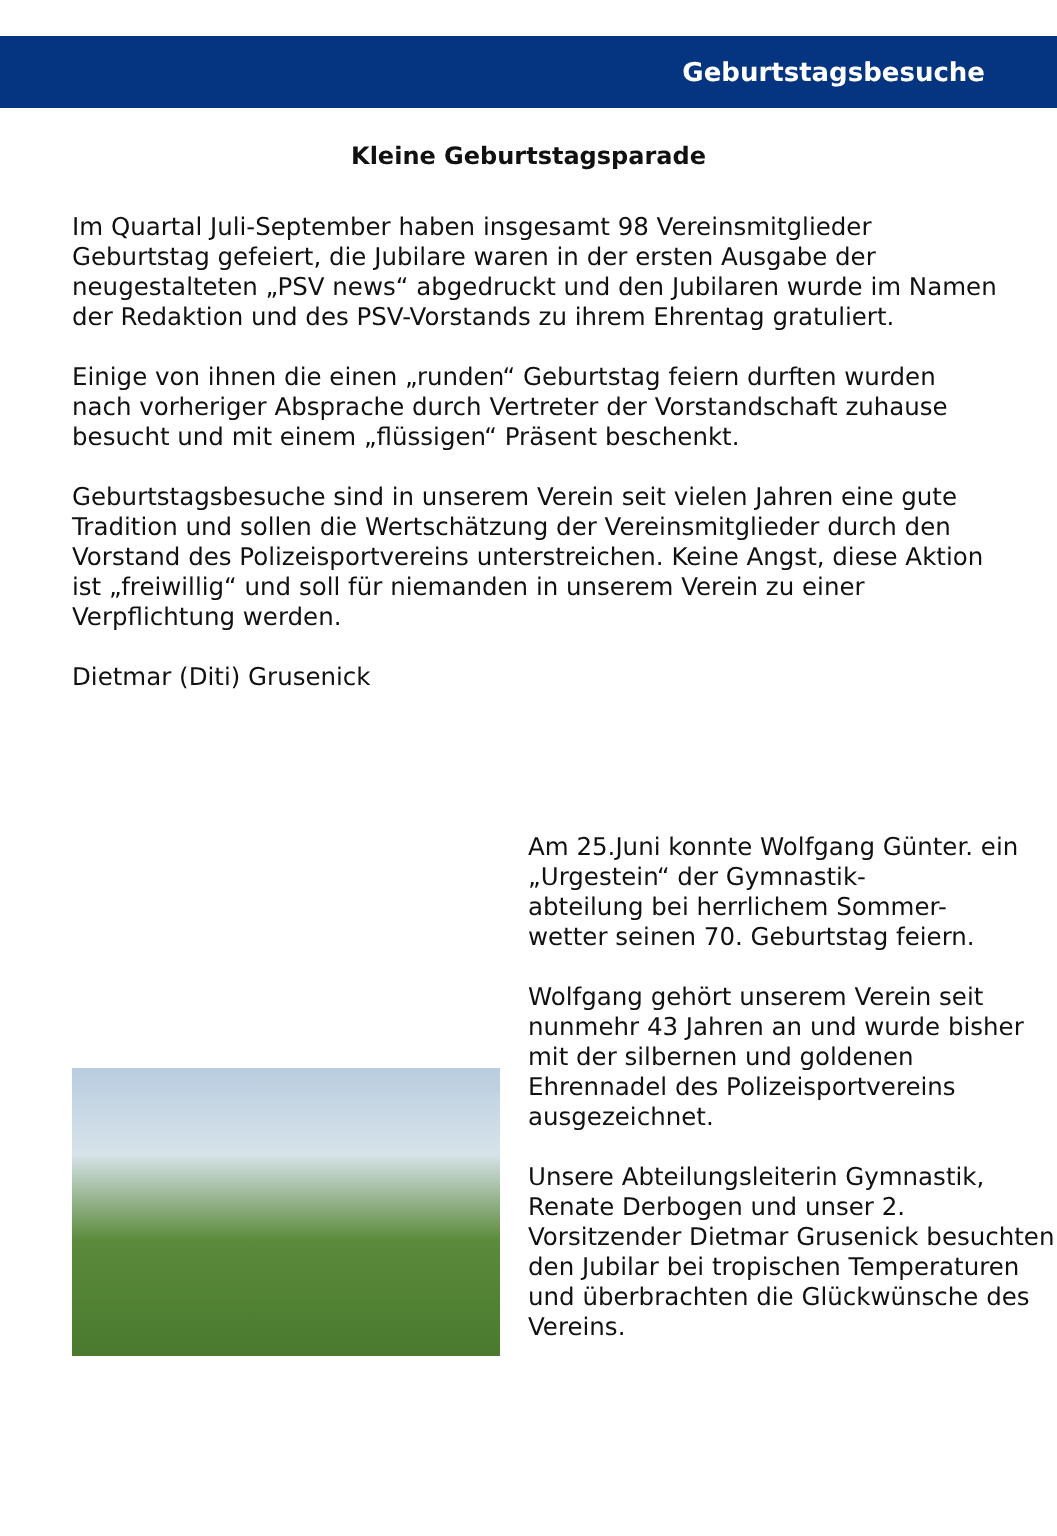Geburtstagsbesuche
Kleine Geburtstagsparade
Im Quartal Juli-September haben insgesamt 98 Vereinsmitglieder Geburtstag gefeiert, die Jubilare waren in der ersten Ausgabe der neugestalteten „PSV news“ abgedruckt und den Jubilaren wurde im Namen der Redaktion und des PSV-Vorstands zu ihrem Ehrentag gratuliert.
Einige von ihnen die einen „runden“ Geburtstag feiern durften wurden nach vorheriger Absprache durch Vertreter der Vorstandschaft zuhause besucht und mit einem „flüssigen“ Präsent beschenkt.
Geburtstagsbesuche sind in unserem Verein seit vielen Jahren eine gute Tradition und sollen die Wertschätzung der Vereinsmitglieder durch den Vorstand des Polizeisportvereins unterstreichen. Keine Angst, diese Aktion ist „freiwillig“ und soll für niemanden in unserem Verein zu einer Verpflichtung werden.
Dietmar (Diti) Grusenick
Am 25.Juni konnte Wolfgang Günter. ein „Urgestein“ der Gymnastik-
abteilung bei herrlichem Sommer-
wetter seinen 70. Geburtstag feiern.
Wolfgang gehört unserem Verein seit nunmehr 43 Jahren an und wurde bisher mit der silbernen und goldenen Ehrennadel des Polizeisportvereins ausgezeichnet.
Unsere Abteilungsleiterin Gymnastik, Renate Derbogen und unser 2. Vorsitzender Dietmar Grusenick besuchten den Jubilar bei tropischen Temperaturen und überbrachten die Glückwünsche des Vereins.